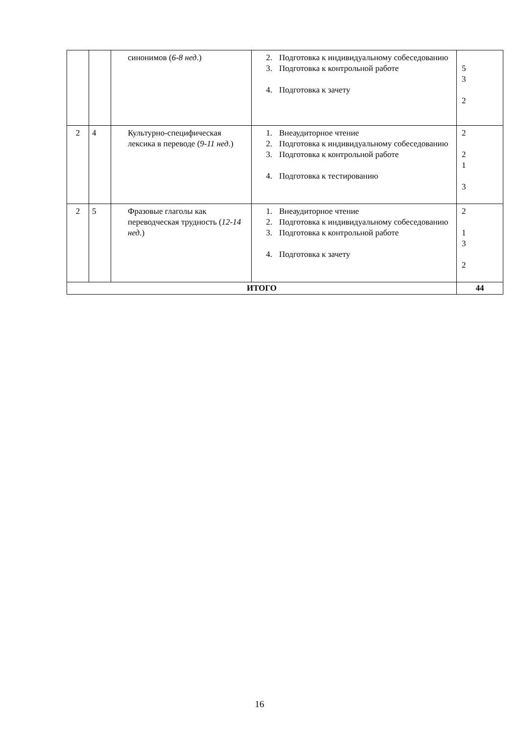| | | синонимов ( 6-8 нед .) | 2. Подготовка к индивидуальному собеседованию 3. Подготовка к контрольной работе 4. Подготовка к зачету | 5 3 2 |
| 2 | 4 | Культурно-специфическая лексика в переводе ( 9-11 нед .) | 1. Внеаудиторное чтение 2. Подготовка к индивидуальному собеседованию 3. Подготовка к контрольной работе 4. Подготовка к тестированию | 2 2 1 3 |
| 2 | 5 | Фразовые глаголы как переводческая трудность ( 12-14 нед .) | 1. Внеаудиторное чтение 2. Подготовка к индивидуальному собеседованию 3. Подготовка к контрольной работе 4. Подготовка к зачету | 2 1 3 2 |
| ИТОГО | | | | 44 |
16